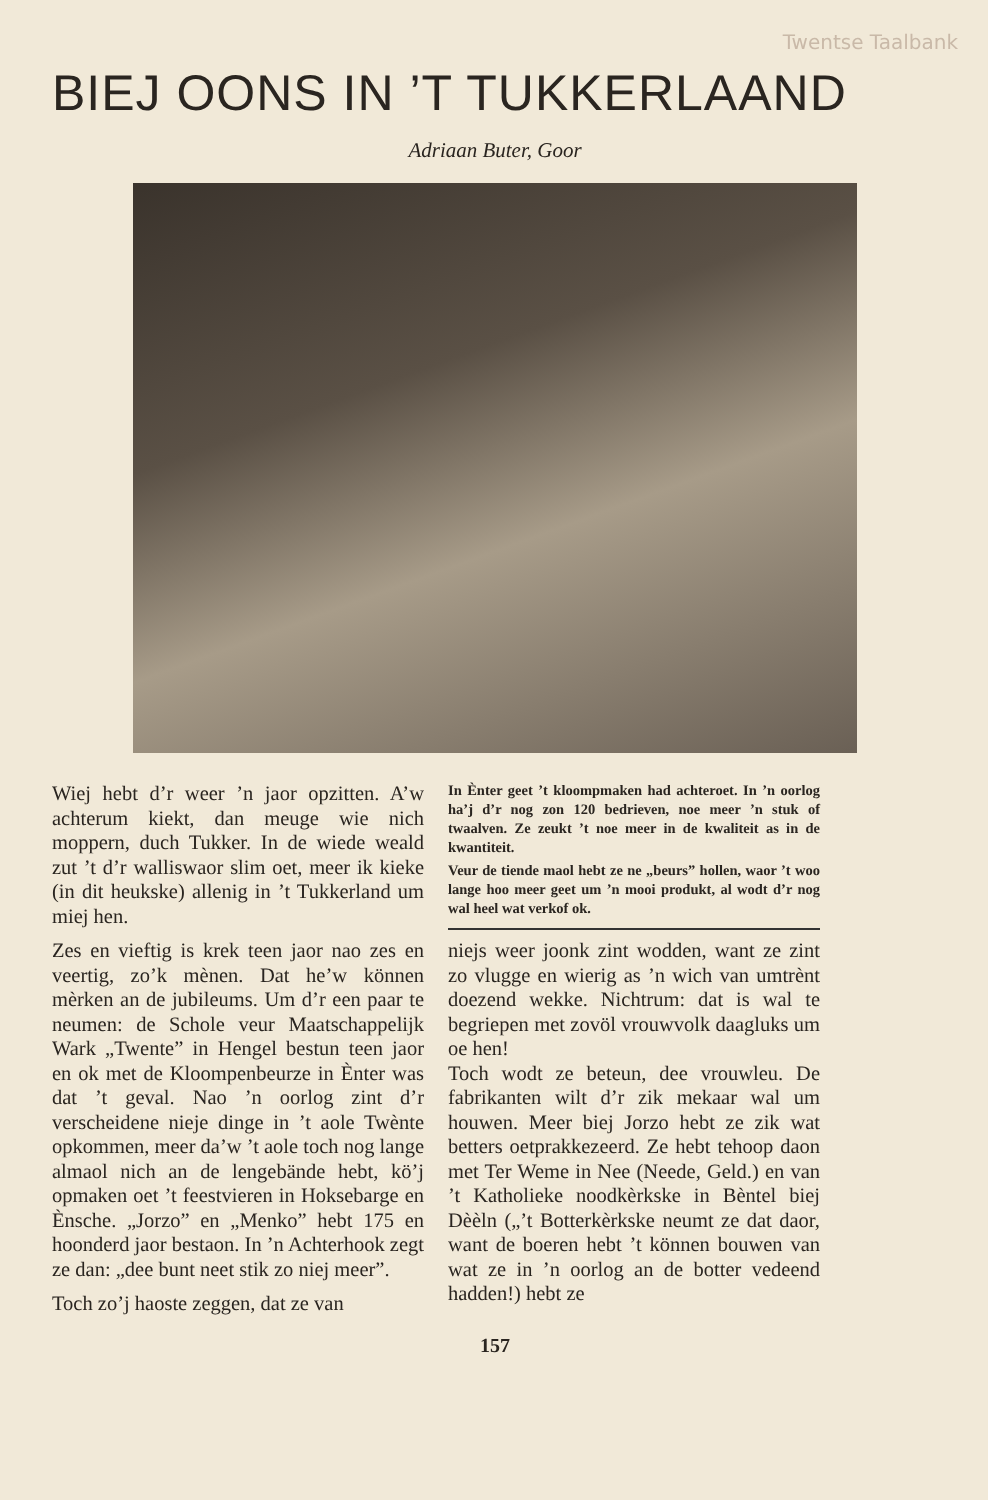Twentse Taalbank
BIEJ OONS IN ’T TUKKERLAAND
Adriaan Buter, Goor
Wiej hebt d’r weer ’n jaor opzitten. A’w achterum kiekt, dan meuge wie nich moppern, duch Tukker. In de wiede weald zut ’t d’r walliswaor slim oet, meer ik kieke (in dit heukske) allenig in ’t Tukkerland um miej hen.
Zes en vieftig is krek teen jaor nao zes en veertig, zo’k mènen. Dat he’w können mèrken an de jubileums. Um d’r een paar te neumen: de Schole veur Maatschappelijk Wark „Twente” in Hengel bestun teen jaor en ok met de Kloompenbeurze in Ènter was dat ’t geval. Nao ’n oorlog zint d’r verscheidene nieje dinge in ’t aole Twènte opkommen, meer da’w ’t aole toch nog lange almaol nich an de lengebände hebt, kö’j opmaken oet ’t feestvieren in Hoksebarge en Ènsche. „Jorzo” en „Menko” hebt 175 en hoonderd jaor bestaon. In ’n Achterhook zegt ze dan: „dee bunt neet stik zo niej meer”.
Toch zo’j haoste zeggen, dat ze van
In Ènter geet ’t kloompmaken had achteroet. In ’n oorlog ha’j d’r nog zon 120 bedrieven, noe meer ’n stuk of twaalven. Ze zeukt ’t noe meer in de kwaliteit as in de kwantiteit.
Veur de tiende maol hebt ze ne „beurs” hollen, waor ’t woo lange hoo meer geet um ’n mooi produkt, al wodt d’r nog wal heel wat verkof ok.
niejs weer joonk zint wodden, want ze zint zo vlugge en wierig as ’n wich van umtrènt doezend wekke. Nichtrum: dat is wal te begriepen met zovöl vrouwvolk daagluks um oe hen!
Toch wodt ze beteun, dee vrouwleu. De fabrikanten wilt d’r zik mekaar wal um houwen. Meer biej Jorzo hebt ze zik wat betters oetprakkezeerd. Ze hebt tehoop daon met Ter Weme in Nee (Neede, Geld.) en van ’t Katholieke noodkèrkske in Bèntel biej Dèèln („’t Botterkèrkske neumt ze dat daor, want de boeren hebt ’t können bouwen van wat ze in ’n oorlog an de botter vedeend hadden!) hebt ze
157